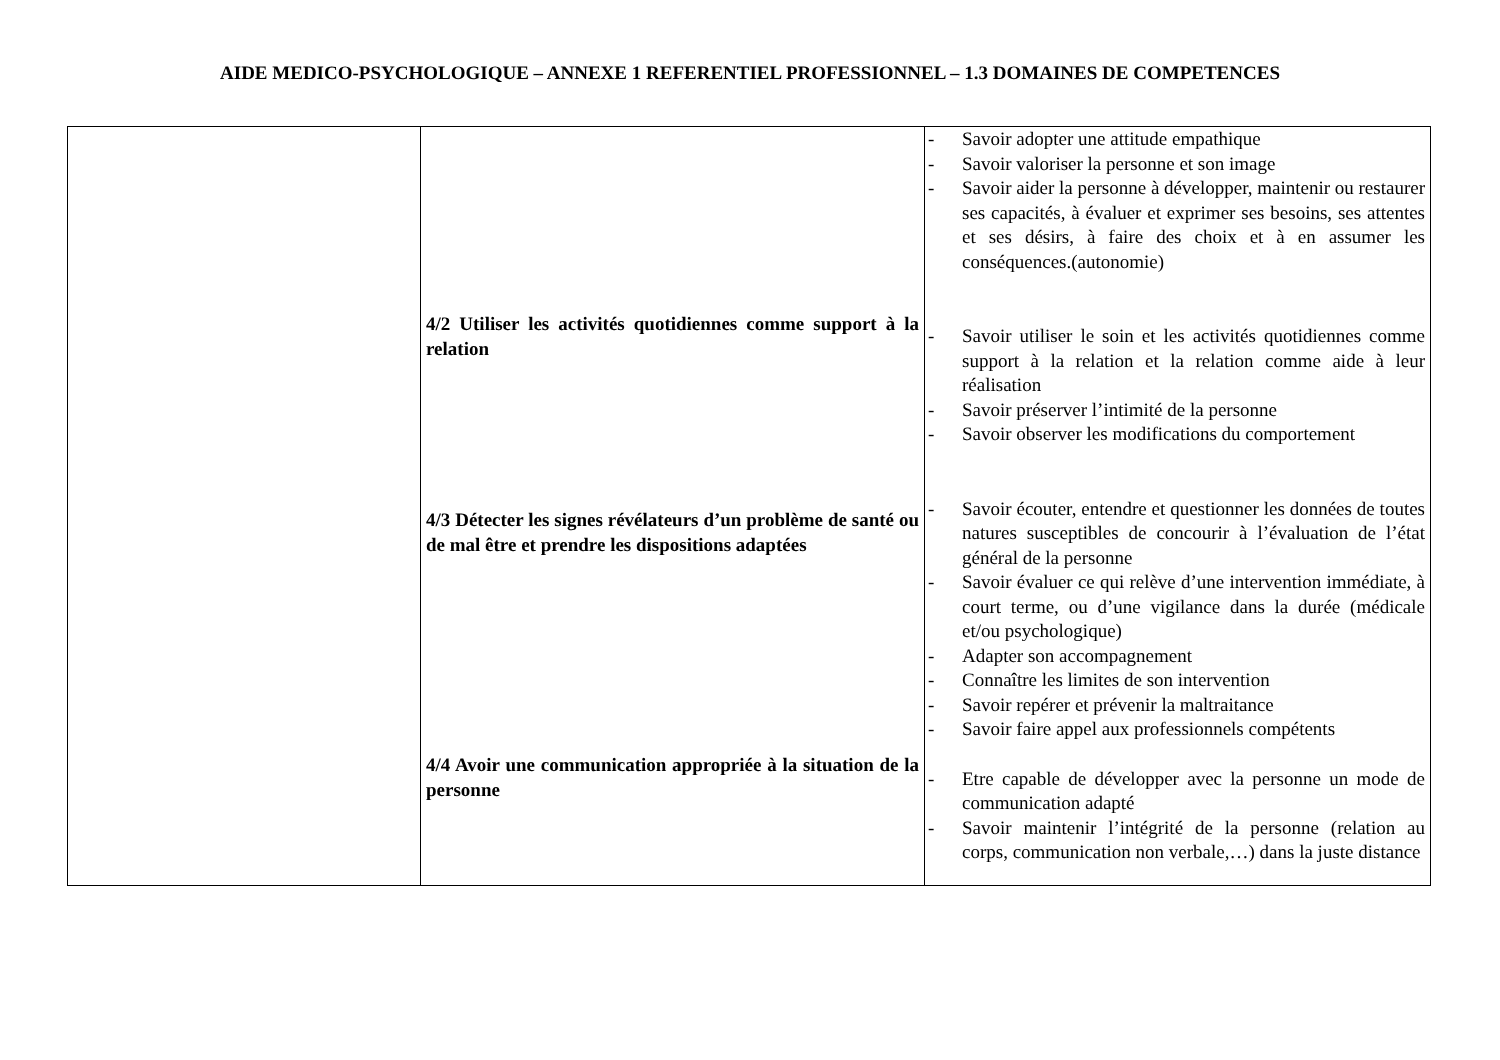AIDE MEDICO-PSYCHOLOGIQUE – ANNEXE 1 REFERENTIEL PROFESSIONNEL – 1.3 DOMAINES DE COMPETENCES
| | 4/2 Utiliser les activités quotidiennes comme support à la relation 4/3 Détecter les signes révélateurs d’un problème de santé ou de mal être et prendre les dispositions adaptées 4/4 Avoir une communication appropriée à la situation de la personne | - Savoir adopter une attitude empathique - Savoir valoriser la personne et son image - Savoir aider la personne à développer, maintenir ou restaurer ses capacités, à évaluer et exprimer ses besoins, ses attentes et ses désirs, à faire des choix et à en assumer les conséquences.(autonomie) - Savoir utiliser le soin et les activités quotidiennes comme support à la relation et la relation comme aide à leur réalisation - Savoir préserver l’intimité de la personne - Savoir observer les modifications du comportement - Savoir écouter, entendre et questionner les données de toutes natures susceptibles de concourir à l’évaluation de l’état général de la personne - Savoir évaluer ce qui relève d’une intervention immédiate, à court terme, ou d’une vigilance dans la durée (médicale et/ou psychologique) - Adapter son accompagnement - Connaître les limites de son intervention - Savoir repérer et prévenir la maltraitance - Savoir faire appel aux professionnels compétents - Etre capable de développer avec la personne un mode de communication adapté - Savoir maintenir l’intégrité de la personne (relation au corps, communication non verbale,…) dans la juste distance |